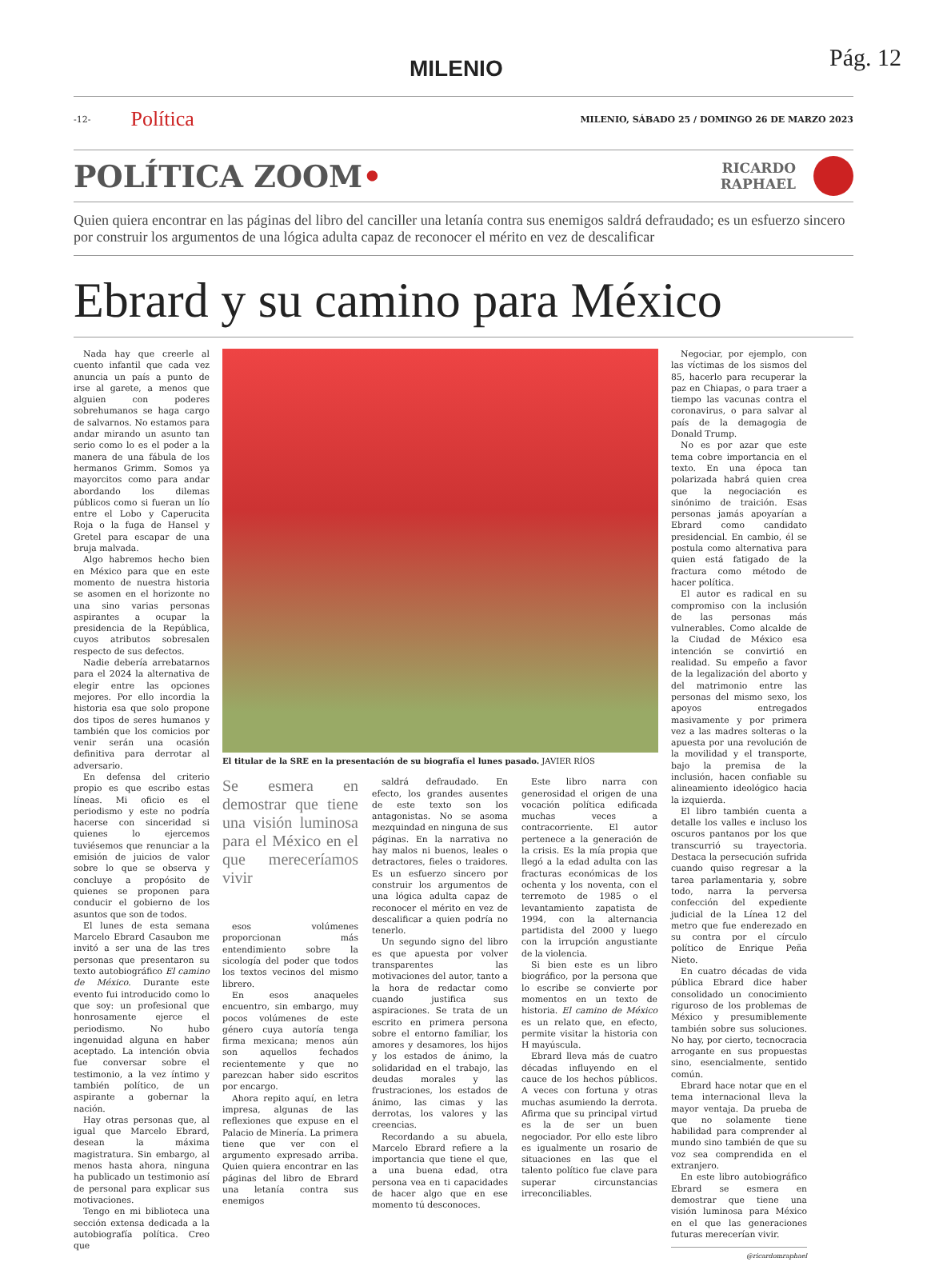MILENIO Pág. 12
-12- Política MILENIO, SÁBADO 25 / DOMINGO 26 DE MARZO 2023
POLÍTICA ZOOM•
RICARDO
RAPHAEL
Quien quiera encontrar en las páginas del libro del canciller una letanía contra sus enemigos saldrá defraudado; es un esfuerzo sincero por construir los argumentos de una lógica adulta capaz de reconocer el mérito en vez de descalificar
Ebrard y su camino para México
Nada hay que creerle al cuento infantil que cada vez anuncia un país a punto de irse al garete, a menos que alguien con poderes sobrehumanos se haga cargo de salvarnos. No estamos para andar mirando un asunto tan serio como lo es el poder a la manera de una fábula de los hermanos Grimm. Somos ya mayorcitos como para andar abordando los dilemas públicos como si fueran un lío entre el Lobo y Caperucita Roja o la fuga de Hansel y Gretel para escapar de una bruja malvada.
Algo habremos hecho bien en México para que en este momento de nuestra historia se asomen en el horizonte no una sino varias personas aspirantes a ocupar la presidencia de la República, cuyos atributos sobresalen respecto de sus defectos.
Nadie debería arrebatarnos para el 2024 la alternativa de elegir entre las opciones mejores. Por ello incordia la historia esa que solo propone dos tipos de seres humanos y también que los comicios por venir serán una ocasión definitiva para derrotar al adversario.
En defensa del criterio propio es que escribo estas líneas. Mi oficio es el periodismo y este no podría hacerse con sinceridad si quienes lo ejercemos tuviésemos que renunciar a la emisión de juicios de valor sobre lo que se observa y concluye a propósito de quienes se proponen para conducir el gobierno de los asuntos que son de todos.
El lunes de esta semana Marcelo Ebrard Casaubon me invitó a ser una de las tres personas que presentaron su texto autobiográfico El camino de México. Durante este evento fui introducido como lo que soy: un profesional que honrosamente ejerce el periodismo. No hubo ingenuidad alguna en haber aceptado. La intención obvia fue conversar sobre el testimonio, a la vez íntimo y también político, de un aspirante a gobernar la nación.
Hay otras personas que, al igual que Marcelo Ebrard, desean la máxima magistratura. Sin embargo, al menos hasta ahora, ninguna ha publicado un testimonio así de personal para explicar sus motivaciones.
Tengo en mi biblioteca una sección extensa dedicada a la autobiografía política. Creo que
El titular de la SRE en la presentación de su biografía el lunes pasado. JAVIER RÍOS
Se esmera en demostrar que tiene una visión luminosa para el México en el que mereceríamos vivir
esos volúmenes proporcionan más entendimiento sobre la sicología del poder que todos los textos vecinos del mismo librero.
En esos anaqueles encuentro, sin embargo, muy pocos volúmenes de este género cuya autoría tenga firma mexicana; menos aún son aquellos fechados recientemente y que no parezcan haber sido escritos por encargo.
Ahora repito aquí, en letra impresa, algunas de las reflexiones que expuse en el Palacio de Minería. La primera tiene que ver con el argumento expresado arriba. Quien quiera encontrar en las páginas del libro de Ebrard una letanía contra sus enemigos
saldrá defraudado. En efecto, los grandes ausentes de este texto son los antagonistas. No se asoma mezquindad en ninguna de sus páginas. En la narrativa no hay malos ni buenos, leales o detractores, fieles o traidores. Es un esfuerzo sincero por construir los argumentos de una lógica adulta capaz de reconocer el mérito en vez de descalificar a quien podría no tenerlo.
Un segundo signo del libro es que apuesta por volver transparentes las motivaciones del autor, tanto a la hora de redactar como cuando justifica sus aspiraciones. Se trata de un escrito en primera persona sobre el entorno familiar, los amores y desamores, los hijos y los estados de ánimo, la solidaridad en el trabajo, las deudas morales y las frustraciones, los estados de ánimo, las cimas y las derrotas, los valores y las creencias.
Recordando a su abuela, Marcelo Ebrard refiere a la importancia que tiene el que, a una buena edad, otra persona vea en ti capacidades de hacer algo que en ese momento tú desconoces.
Este libro narra con generosidad el origen de una vocación política edificada muchas veces a contracorriente. El autor pertenece a la generación de la crisis. Es la mía propia que llegó a la edad adulta con las fracturas económicas de los ochenta y los noventa, con el terremoto de 1985 o el levantamiento zapatista de 1994, con la alternancia partidista del 2000 y luego con la irrupción angustiante de la violencia.
Si bien este es un libro biográfico, por la persona que lo escribe se convierte por momentos en un texto de historia. El camino de México es un relato que, en efecto, permite visitar la historia con H mayúscula.
Ebrard lleva más de cuatro décadas influyendo en el cauce de los hechos públicos. A veces con fortuna y otras muchas asumiendo la derrota. Afirma que su principal virtud es la de ser un buen negociador. Por ello este libro es igualmente un rosario de situaciones en las que el talento político fue clave para superar circunstancias irreconciliables.
Negociar, por ejemplo, con las víctimas de los sismos del 85, hacerlo para recuperar la paz en Chiapas, o para traer a tiempo las vacunas contra el coronavirus, o para salvar al país de la demagogia de Donald Trump.
No es por azar que este tema cobre importancia en el texto. En una época tan polarizada habrá quien crea que la negociación es sinónimo de traición. Esas personas jamás apoyarían a Ebrard como candidato presidencial. En cambio, él se postula como alternativa para quien está fatigado de la fractura como método de hacer política.
El autor es radical en su compromiso con la inclusión de las personas más vulnerables. Como alcalde de la Ciudad de México esa intención se convirtió en realidad. Su empeño a favor de la legalización del aborto y del matrimonio entre las personas del mismo sexo, los apoyos entregados masivamente y por primera vez a las madres solteras o la apuesta por una revolución de la movilidad y el transporte, bajo la premisa de la inclusión, hacen confiable su alineamiento ideológico hacia la izquierda.
El libro también cuenta a detalle los valles e incluso los oscuros pantanos por los que transcurrió su trayectoria. Destaca la persecución sufrida cuando quiso regresar a la tarea parlamentaria y, sobre todo, narra la perversa confección del expediente judicial de la Línea 12 del metro que fue enderezado en su contra por el círculo político de Enrique Peña Nieto.
En cuatro décadas de vida pública Ebrard dice haber consolidado un conocimiento riguroso de los problemas de México y presumiblemente también sobre sus soluciones. No hay, por cierto, tecnocracia arrogante en sus propuestas sino, esencialmente, sentido común.
Ebrard hace notar que en el tema internacional lleva la mayor ventaja. Da prueba de que no solamente tiene habilidad para comprender al mundo sino también de que su voz sea comprendida en el extranjero.
En este libro autobiográfico Ebrard se esmera en demostrar que tiene una visión luminosa para México en el que las generaciones futuras merecerían vivir.
@ricardomraphael